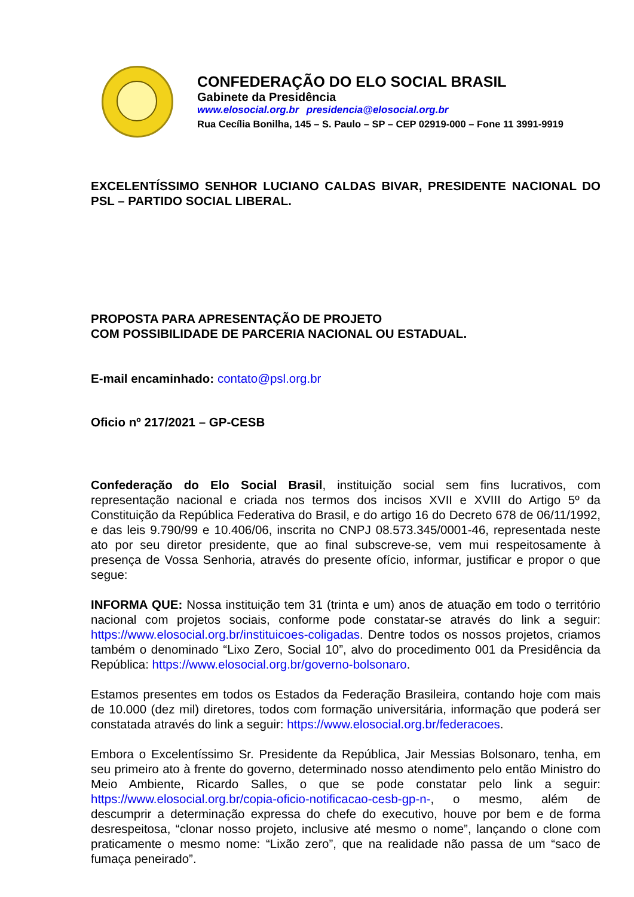CONFEDERAÇÃO DO ELO SOCIAL BRASIL
Gabinete da Presidência
www.elosocial.org.br presidencia@elosocial.org.br
Rua Cecília Bonilha, 145 – S. Paulo – SP – CEP 02919-000 – Fone 11 3991-9919
EXCELENTÍSSIMO SENHOR LUCIANO CALDAS BIVAR, PRESIDENTE NACIONAL DO PSL – PARTIDO SOCIAL LIBERAL.
PROPOSTA PARA APRESENTAÇÃO DE PROJETO
COM POSSIBILIDADE DE PARCERIA NACIONAL OU ESTADUAL.
E-mail encaminhado: contato@psl.org.br
Oficio nº 217/2021 – GP-CESB
Confederação do Elo Social Brasil, instituição social sem fins lucrativos, com representação nacional e criada nos termos dos incisos XVII e XVIII do Artigo 5º da Constituição da República Federativa do Brasil, e do artigo 16 do Decreto 678 de 06/11/1992, e das leis 9.790/99 e 10.406/06, inscrita no CNPJ 08.573.345/0001-46, representada neste ato por seu diretor presidente, que ao final subscreve-se, vem mui respeitosamente à presença de Vossa Senhoria, através do presente ofício, informar, justificar e propor o que segue:
INFORMA QUE: Nossa instituição tem 31 (trinta e um) anos de atuação em todo o território nacional com projetos sociais, conforme pode constatar-se através do link a seguir: https://www.elosocial.org.br/instituicoes-coligadas. Dentre todos os nossos projetos, criamos também o denominado “Lixo Zero, Social 10”, alvo do procedimento 001 da Presidência da República: https://www.elosocial.org.br/governo-bolsonaro.
Estamos presentes em todos os Estados da Federação Brasileira, contando hoje com mais de 10.000 (dez mil) diretores, todos com formação universitária, informação que poderá ser constatada através do link a seguir: https://www.elosocial.org.br/federacoes.
Embora o Excelentíssimo Sr. Presidente da República, Jair Messias Bolsonaro, tenha, em seu primeiro ato à frente do governo, determinado nosso atendimento pelo então Ministro do Meio Ambiente, Ricardo Salles, o que se pode constatar pelo link a seguir: https://www.elosocial.org.br/copia-oficio-notificacao-cesb-gp-n-, o mesmo, além de descumprir a determinação expressa do chefe do executivo, houve por bem e de forma desrespeitosa, “clonar nosso projeto, inclusive até mesmo o nome”, lançando o clone com praticamente o mesmo nome: “Lixão zero”, que na realidade não passa de um “saco de fumaça peneirado”.